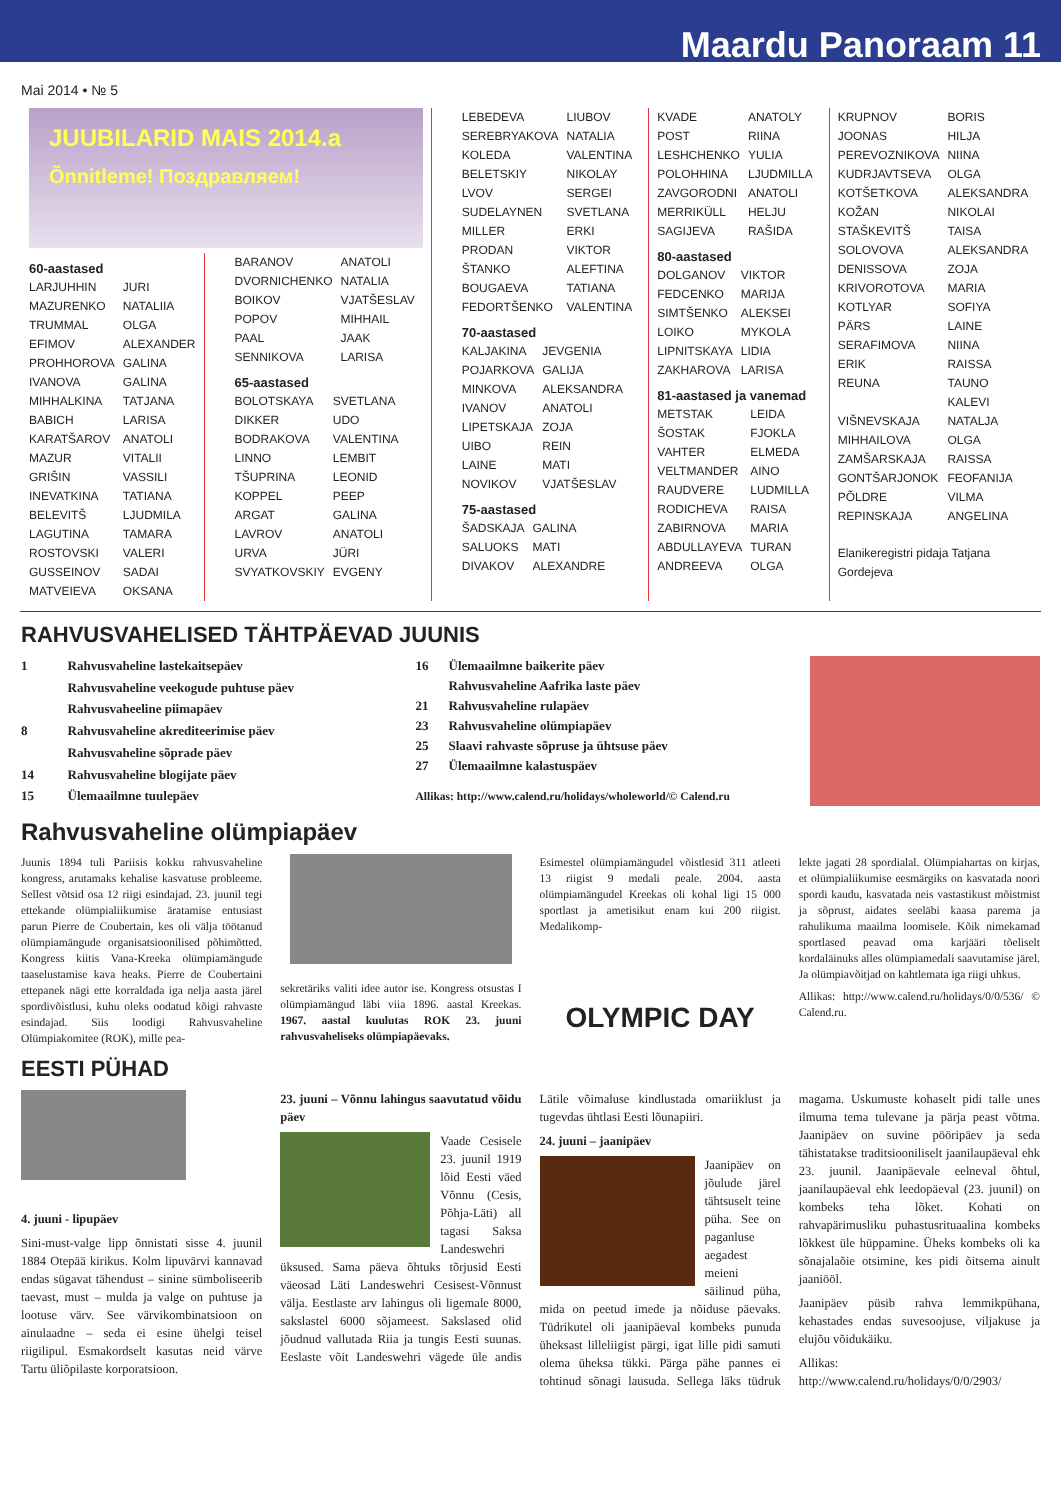Maardu Panoraam 11
Mai 2014 • № 5
JUUBILARID MAIS 2014.a
Õnnitleme! Поздравляем!
60-aastased
| LARJUHHIN | JURI |
| MAZURENKO | NATALIIA |
| TRUMMAL | OLGA |
| EFIMOV | ALEXANDER |
| PROHHOROVA | GALINA |
| IVANOVA | GALINA |
| MIHHALKINA | TATJANA |
| BABICH | LARISA |
| KARATŠAROV | ANATOLI |
| MAZUR | VITALII |
| GRIŠIN | VASSILI |
| INEVATKINA | TATIANA |
| BELEVITŠ | LJUDMILA |
| LAGUTINA | TAMARA |
| ROSTOVSKI | VALERI |
| GUSSEINOV | SADAI |
| MATVEIEVA | OKSANA |
| BARANOV | ANATOLI |
| DVORNICHENKO | NATALIA |
| BOIKOV | VJATŠESLAV |
| POPOV | MIHHAIL |
| PAAL | JAAK |
| SENNIKOVA | LARISA |
65-aastased
| BOLOTSKAYA | SVETLANA |
| DIKKER | UDO |
| BODRAKOVA | VALENTINA |
| LINNO | LEMBIT |
| TŠUPRINA | LEONID |
| KOPPEL | PEEP |
| ARGAT | GALINA |
| LAVROV | ANATOLI |
| URVA | JÜRI |
| SVYATKOVSKIY | EVGENY |
| LEBEDEVA | LIUBOV |
| SEREBRYAKOVA | NATALIA |
| KOLEDA | VALENTINA |
| BELETSKIY | NIKOLAY |
| LVOV | SERGEI |
| SUDELAYNEN | SVETLANA |
| MILLER | ERKI |
| PRODAN | VIKTOR |
| ŠTANKO | ALEFTINA |
| BOUGAEVA | TATIANA |
| FEDORTŠENKO | VALENTINA |
70-aastased
| KALJAKINA | JEVGENIA |
| POJARKOVA | GALIJA |
| MINKOVA | ALEKSANDRA |
| IVANOV | ANATOLI |
| LIPETSKAJA | ZOJA |
| UIBO | REIN |
| LAINE | MATI |
| NOVIKOV | VJATŠESLAV |
75-aastased
| ŠADSKAJA | GALINA |
| SALUOKS | MATI |
| DIVAKOV | ALEXANDRE |
| KVADE | ANATOLY |
| POST | RIINA |
| LESHCHENKO | YULIA |
| POLOHHINA | LJUDMILLA |
| ZAVGORODNI | ANATOLI |
| MERRIKÜLL | HELJU |
| SAGIJEVA | RAŠIDA |
80-aastased
| DOLGANOV | VIKTOR |
| FEDCENKO | MARIJA |
| SIMTŠENKO | ALEKSEI |
| LOIKO | MYKOLA |
| LIPNITSKAYA | LIDIA |
| ZAKHAROVA | LARISA |
81-aastased ja vanemad
| METSTAK | LEIDA |
| ŠOSTAK | FJOKLA |
| VAHTER | ELMEDA |
| VELTMANDER | AINO |
| RAUDVERE | LUDMILLA |
| RODICHEVA | RAISA |
| ZABIRNOVA | MARIA |
| ABDULLAYEVA | TURAN |
| ANDREEVA | OLGA |
| KRUPNOV | BORIS |
| JOONAS | HILJA |
| PEREVOZNIKOVA | NIINA |
| KUDRJAVTSEVA | OLGA |
| KOTŠETKOVA | ALEKSANDRA |
| KOŽAN | NIKOLAI |
| STAŠKEVITŠ | TAISA |
| SOLOVOVA | ALEKSANDRA |
| DENISSOVA | ZOJA |
| KRIVOROTOVA | MARIA |
| KOTLYAR | SOFIYA |
| PÄRS | LAINE |
| SERAFIMOVA | NIINA |
| ERIK | RAISSA |
| REUNA | TAUNO KALEVI |
| VIŠNEVSKAJA | NATALJA |
| MIHHAILOVA | OLGA |
| ZAMŠARSKAJA | RAISSA |
| GONTŠARJONOK | FEOFANIJA |
| PÕLDRE | VILMA |
| REPINSKAJA | ANGELINA |
Elanikeregistri pidaja Tatjana Gordejeva
RAHVUSVAHELISED TÄHTPÄEVAD JUUNIS
| 1 | Rahvusvaheline lastekaitsepäev |
| | Rahvusvaheline veekogude puhtuse päev |
| | Rahvusvaheeline piimapäev |
| 8 | Rahvusvaheline akrediteerimise päev |
| | Rahvusvaheline sõprade päev |
| 14 | Rahvusvaheline blogijate päev |
| 15 | Ülemaailmne tuulepäev |
| 16 | Ülemaailmne baikerite päev |
| | Rahvusvaheline Aafrika laste päev |
| 21 | Rahvusvaheline rulapäev |
| 23 | Rahvusvaheline olümpiapäev |
| 25 | Slaavi rahvaste sõpruse ja ühtsuse päev |
| 27 | Ülemaailmne kalastuspäev |
Allikas: http://www.calend.ru/holidays/wholeworld/© Calend.ru
Rahvusvaheline olümpiapäev
Juunis 1894 tuli Pariisis kokku rahvusvaheline kongress, arutamaks kehalise kasvatuse probleeme. Sellest võtsid osa 12 riigi esindajad. 23. juunil tegi ettekande olümpialiikumise äratamise entusiast parun Pierre de Coubertain, kes oli välja töötanud olümpiamängude organisatsioonilised põhimõtted. Kongress kiitis Vana-Kreeka olümpiamängude taaselustamise kava heaks. Pierre de Coubertaini ettepanek nägi ette korraldada iga nelja aasta järel spordivõistlusi, kuhu oleks oodatud kõigi rahvaste esindajad. Siis loodigi Rahvusvaheline Olümpiakomitee (ROK), mille pea-
sekretäriks valiti idee autor ise. Kongress otsustas I olümpiamängud läbi viia 1896. aastal Kreekas. 1967. aastal kuulutas ROK 23. juuni rahvusvaheliseks olümpiapäevaks.
Esimestel olümpiamängudel võistlesid 311 atleeti 13 riigist 9 medali peale. 2004. aasta olümpiamängudel Kreekas oli kohal ligi 15 000 sportlast ja ametisikut enam kui 200 riigist. Medalikomp-
OLYMPIC DAY
lekte jagati 28 spordialal. Olümpiahartas on kirjas, et olümpialiikumise eesmärgiks on kasvatada noori spordi kaudu, kasvatada neis vastastikust mõistmist ja sõprust, aidates seeläbi kaasa parema ja rahulikuma maailma loomisele. Kõik nimekamad sportlased peavad oma karjääri tõeliselt kordaläinuks alles olümpiamedali saavutamise järel. Ja olümpiavõitjad on kahtlemata iga riigi uhkus.
Allikas: http://www.calend.ru/holidays/0/0/536/ © Calend.ru.
EESTI PÜHAD
4. juuni - lipupäev
Sini-must-valge lipp õnnistati sisse 4. juunil 1884 Otepää kirikus. Kolm lipuvärvi kannavad endas sügavat tähendust – sinine sümboliseerib taevast, must – mulda ja valge on puhtuse ja lootuse värv. See värvikombinatsioon on ainulaadne – seda ei esine ühelgi teisel riigilipul. Esmakordselt kasutas neid värve Tartu üliõpilaste korporatsioon.
23. juuni – Võnnu lahingus saavutatud võidu päev
Vaade Cesisele 23. juunil 1919 lõid Eesti väed Võnnu (Cesis, Põhja-Läti) all tagasi Saksa Landeswehri üksused. Sama päeva õhtuks tõrjusid Eesti väeosad Läti Landeswehri Cesisest-Võnnust välja. Eestlaste arv lahingus oli ligemale 8000, sakslastel 6000 sõjameest. Sakslased olid jõudnud vallutada Riia ja tungis Eesti suunas. Eeslaste võit Landeswehri vägede üle andis Lätile võimaluse kindlustada omariiklust ja tugevdas ühtlasi Eesti lõunapiiri.
24. juuni – jaanipäev
Jaanipäev on jõulude järel tähtsuselt teine püha. See on paganluse aegadest meieni säilinud püha, mida on peetud imede ja nõiduse päevaks. Tüdrikutel oli jaanipäeval kombeks punuda üheksast lilleliigist pärgi, igat lille pidi samuti olema üheksa tükki. Pärga pähe pannes ei tohtinud sõnagi lausuda. Sellega läks tüdruk magama. Uskumuste kohaselt pidi talle unes ilmuma tema tulevane ja pärja peast võtma. Jaanipäev on suvine pööripäev ja seda tähistatakse traditsiooniliselt jaanilaupäeval ehk 23. juunil. Jaanipäevale eelneval õhtul, jaanilaupäeval ehk leedopäeval (23. juunil) on kombeks teha lõket. Kohati on rahvapärimusliku puhastusrituaalina kombeks lõkkest üle hüppamine. Üheks kombeks oli ka sõnajalaõie otsimine, kes pidi õitsema ainult jaaniööl.
Jaanipäev püsib rahva lemmikpühana, kehastades endas suvesoojuse, viljakuse ja elujõu võidukäiku.
Allikas: http://www.calend.ru/holidays/0/0/2903/